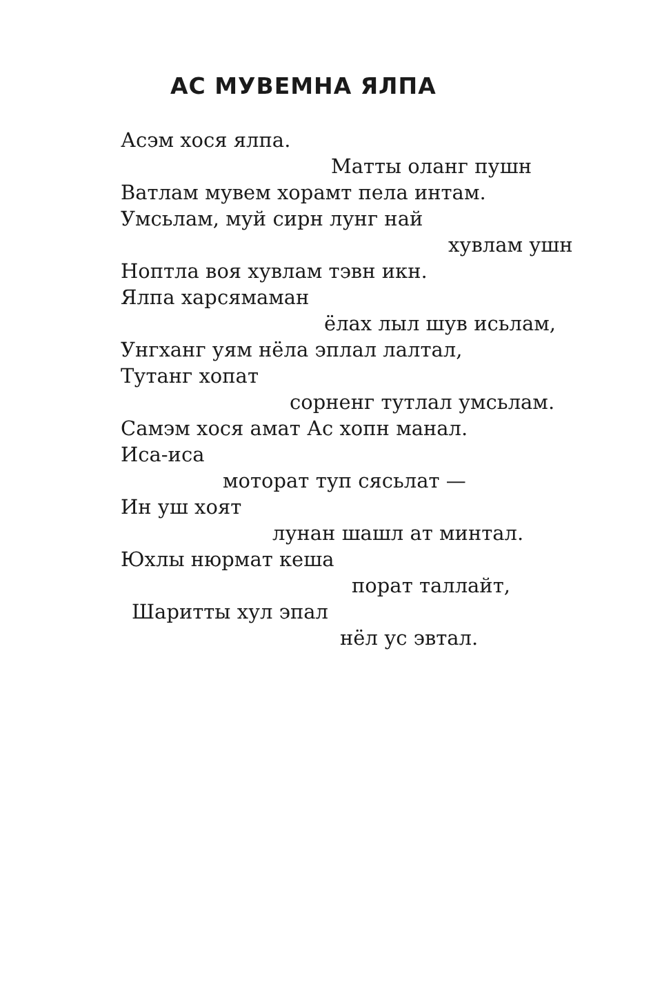АС МУВЕМНА ЯЛПА
Асэм хося ялпа.
Матты оланг пушн
Ватлам мувем хорамт пела интам.
Умсьлам, муй сирн лунг най
хувлам ушн
Ноптла воя хувлам тэвн икн.
Ялпа харсямаман
ёлах лыл шув исьлам,
Унгханг уям нёла эплал лалтал,
Тутанг хопат
сорненг тутлал умсьлам.
Самэм хося амат Ас хопн манал.
Иса-иса
моторат туп сясьлат —
Ин уш хоят
лунан шашл ат минтал.
Юхлы нюрмат кеша
порат таллайт,
Шаритты хул эпал
нёл ус эвтал.